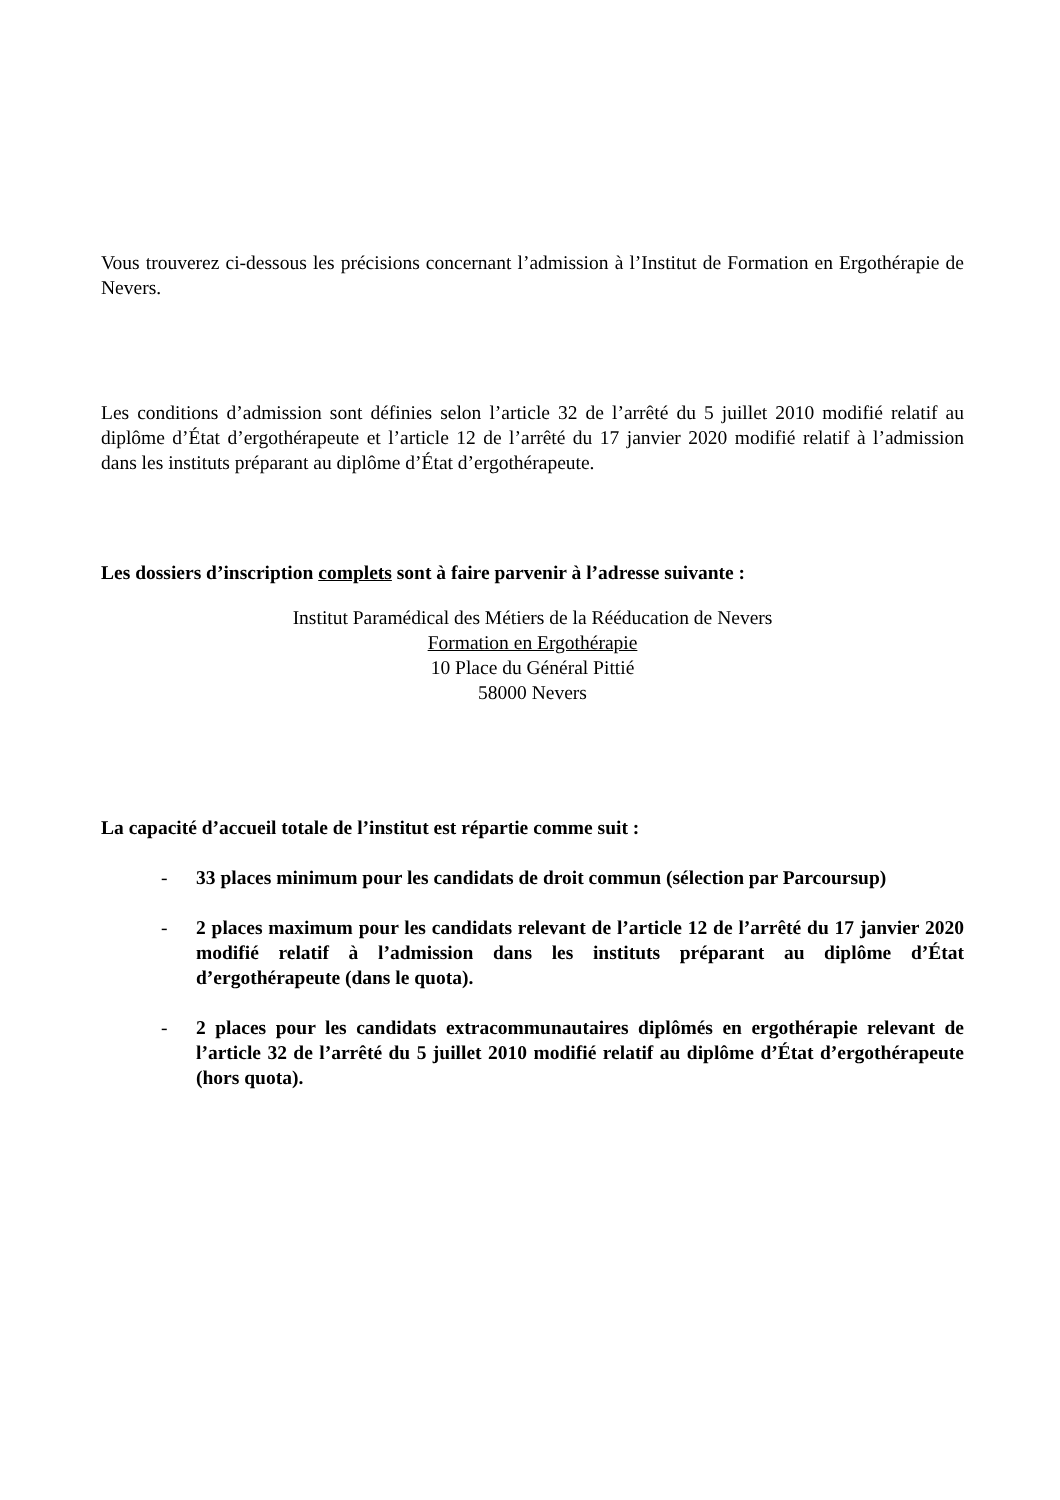Vous trouverez ci-dessous les précisions concernant l’admission à l’Institut de Formation en Ergothérapie de Nevers.
Les conditions d’admission sont définies selon l’article 32 de l’arrêté du 5 juillet 2010 modifié relatif au diplôme d’État d’ergothérapeute et l’article 12 de l’arrêté du 17 janvier 2020 modifié relatif à l’admission dans les instituts préparant au diplôme d’État d’ergothérapeute.
Les dossiers d’inscription complets sont à faire parvenir à l’adresse suivante :
Institut Paramédical des Métiers de la Rééducation de Nevers
Formation en Ergothérapie
10 Place du Général Pittié
58000 Nevers
La capacité d’accueil totale de l’institut est répartie comme suit :
- 33 places minimum pour les candidats de droit commun (sélection par Parcoursup)
- 2 places maximum pour les candidats relevant de l’article 12 de l’arrêté du 17 janvier 2020 modifié relatif à l’admission dans les instituts préparant au diplôme d’État d’ergothérapeute (dans le quota).
- 2 places pour les candidats extracommunautaires diplômés en ergothérapie relevant de l’article 32 de l’arrêté du 5 juillet 2010 modifié relatif au diplôme d’État d’ergothérapeute (hors quota).